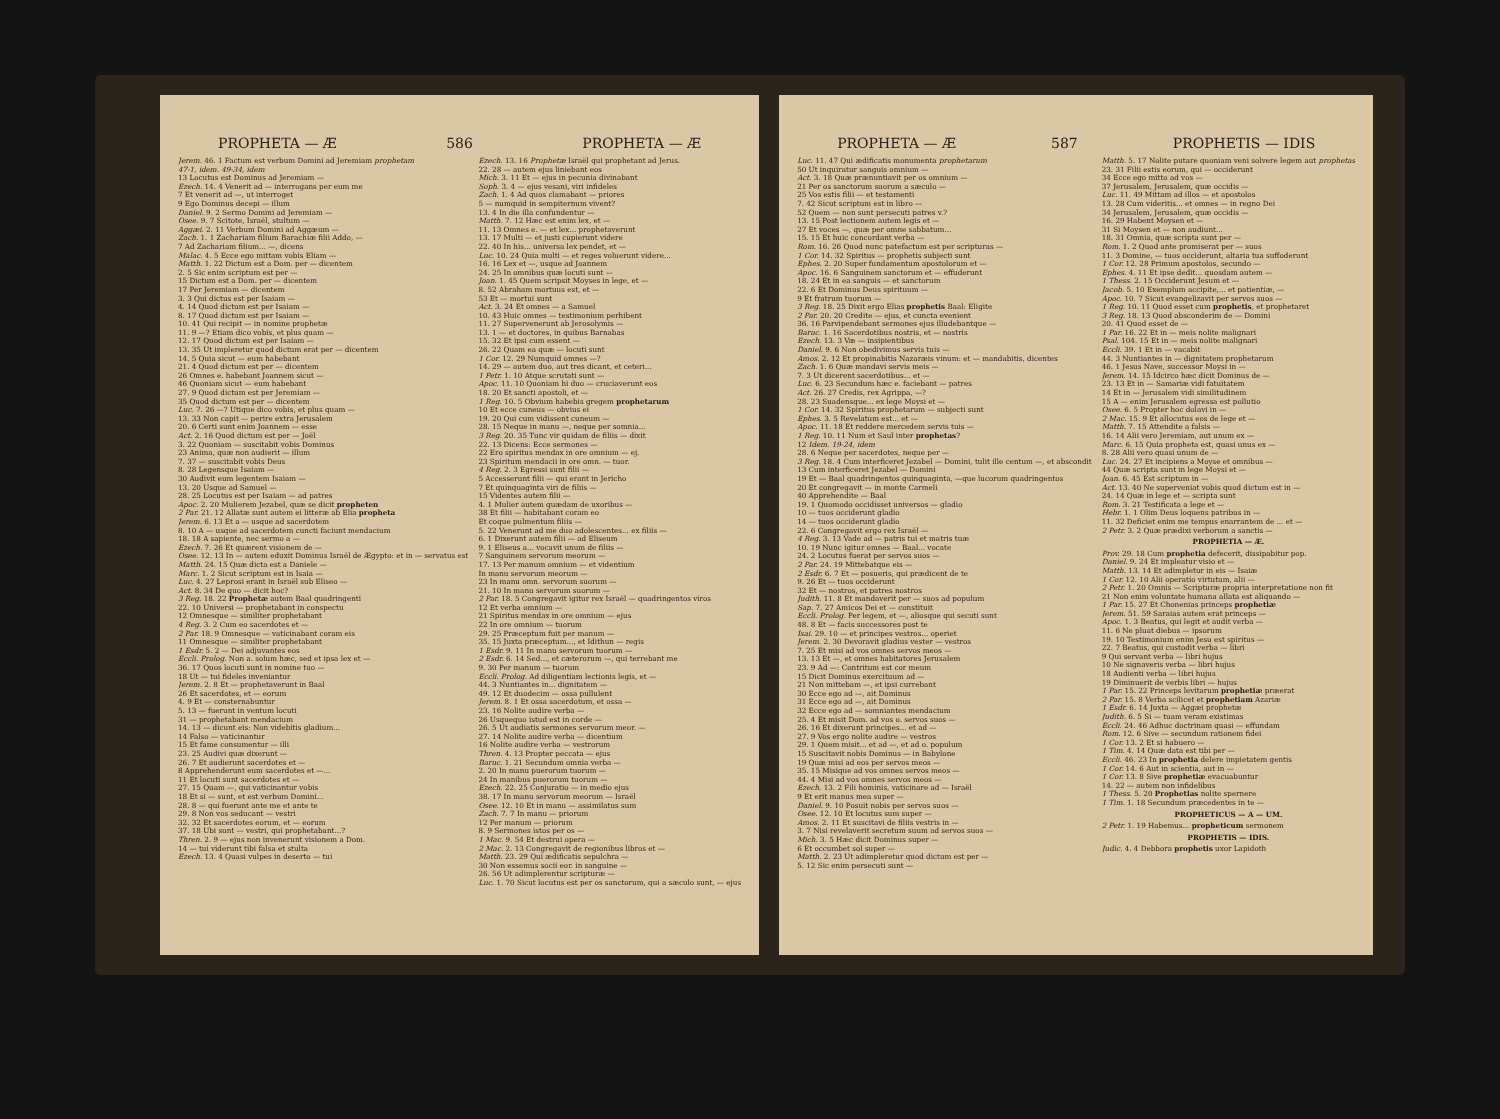PROPHETA — Æ 586 PROPHETA — Æ
Jerem. 46. 1 Factum est verbum Domini ad Jeremiam prophetam
47-1, idem. 49-34, idem
13 Locutus est Dominus ad Jeremiam —
Ezech. 14. 4 Venerit ad — interrogans per eum me
7 Et venerit ad —, ut interroget
9 Ego Dominus decepi — illum
Daniel. 9. 2 Sermo Domini ad Jeremiam —
Osee. 9. 7 Scitote, Israël, stultum —
Aggæi. 2. 11 Verbum Domini ad Aggæum —
Zach. 1. 1 Zachariam filium Barachiæ filii Addo, —
7 Ad Zachariam filium... —, dicens
Malac. 4. 5 Ecce ego mittam vobis Eliam —
Matth. 1. 22 Dictum est a Dom. per — dicentem
2. 5 Sic enim scriptum est per —
15 Dictum est a Dom. per — dicentem
17 Per Jeremiam — dicentem
3. 3 Qui dictus est per Isaiam —
4. 14 Quod dictum est per Isaiam —
8. 17 Quod dictum est per Isaiam —
10. 41 Qui recipit — in nomine prophetæ
11. 9 —? Etiam dico vobis, et plus quam —
12. 17 Quod dictum est per Isaiam —
13. 35 Ut impleretur quod dictum erat per — dicentem
14. 5 Quia sicut — eum habebant
21. 4 Quod dictum est per — dicentem
26 Omnes e. habebant Joannem sicut —
46 Quoniam sicut — eum habebant
27. 9 Quod dictum est per Jeremiam —
35 Quod dictum est per — dicentem
Luc. 7. 26 —? Utique dico vobis, et plus quam —
13. 33 Non capit — perire extra Jerusalem
20. 6 Certi sunt enim Joannem — esse
Act. 2. 16 Quod dictum est per — Joël
3. 22 Quoniam — suscitabit vobis Dominus
23 Anima, quæ non audierit — illum
7. 37 — suscitabit vobis Deus
8. 28 Legensque Isaiam —
30 Audivit eum legentem Isaiam —
13. 20 Usque ad Samuel —
28. 25 Locutus est per Isaiam — ad patres
Apoc. 2. 20 Mulierem Jezabel, quæ se dicit propheten
2 Par. 21. 12 Allatæ sunt autem ei litteræ ab Elia propheta
Jerem. 6. 13 Et a — usque ad sacerdotem
8. 10 A — usque ad sacerdotem cuncti faciunt mendacium
18. 18 A sapiente, nec sermo a —
Ezech. 7. 26 Et quærent visionem de —
Osee. 12. 13 In — autem eduxit Dominus Israël de Ægypto: et in — servatus est
Matth. 24. 15 Quæ dicta est a Daniele —
Marc. 1. 2 Sicut scriptum est in Isaia —
Luc. 4. 27 Leprosi erant in Israël sub Eliseo —
Act. 8. 34 De quo — dicit hoc?
3 Reg. 18. 22 Prophetæ autem Baal quadringenti
22. 10 Universi — prophetabant in conspectu
12 Omnesque — similiter prophetabant
4 Reg. 3. 2 Cum eo sacerdotes et —
2 Par. 18. 9 Omnesque — vaticinabant coram eis
11 Omnesque — similiter prophetabant
1 Esdr. 5. 2 — Dei adjuvantes eos
Eccli. Prolog. Non a. solum hæc, sed et ipsa lex et —
36. 17 Quos locuti sunt in nomine tuo —
18 Ut — tui fideles inveniantur
Jerem. 2. 8 Et — prophetaverunt in Baal
26 Et sacerdotes, et — eorum
4. 9 Et — consternabuntur
5. 13 — fuerunt in ventum locuti
31 — prophetabant mendacium
14. 13 — dicunt eis: Non videbitis gladium...
14 Falso — vaticinantur
15 Et fame consumentur — illi
23. 25 Audivi quæ dixerunt —
26. 7 Et audierunt sacerdotes et —
8 Apprehenderunt eum sacerdotes et —...
11 Et locuti sunt sacerdotes et —
27. 15 Quam —, qui vaticinantur vobis
18 Et si — sunt, et est verbum Domini...
28. 8 — qui fuerunt ante me et ante te
29. 8 Non vos seducant — vestri
32. 32 Et sacerdotes eorum, et — eorum
37. 18 Ubi sunt — vestri, qui prophetabant...?
Thren. 2. 9 — ejus non invenerunt visionem a Dom.
14 — tui viderunt tibi falsa et stulta
Ezech. 13. 4 Quasi vulpes in deserto — tui
Ezech. 13. 16 Prophetæ Israël qui prophetant ad Jerus.
22. 28 — autem ejus liniebant eos
Mich. 3. 11 Et — ejus in pecunia divinabant
Soph. 3. 4 — ejus vesani, viri infideles
Zach. 1. 4 Ad quos clamabant — priores
5 — numquid in sempiternum vivent?
13. 4 In die illa confundentur —
Matth. 7. 12 Hæc est enim lex, et —
11. 13 Omnes e. — et lex... prophetaverunt
13. 17 Multi — et justi cupierunt videre
22. 40 In his... universa lex pendet, et —
Luc. 10. 24 Quia multi — et reges voluerunt videre...
16. 16 Lex et —, usque ad Joannem
24. 25 In omnibus quæ locuti sunt —
Joan. 1. 45 Quem scripsit Moyses in lege, et —
8. 52 Abraham mortuus est, et —
53 Et — mortui sunt
Act. 3. 24 Et omnes — a Samuel
10. 43 Huic omnes — testimonium perhibent
11. 27 Supervenerunt ab Jerosolymis —
13. 1 — et doctores, in quibus Barnabas
15. 32 Et ipsi cum essent —
26. 22 Quam ea quæ — locuti sunt
1 Cor. 12. 29 Numquid omnes —?
14. 29 — autem duo, aut tres dicant, et ceteri...
1 Petr. 1. 10 Atque scrutati sunt —
Apoc. 11. 10 Quoniam hi duo — cruciaverunt eos
18. 20 Et sancti apostoli, et —
1 Reg. 10. 5 Obvium habebis gregem prophetarum
10 Et ecce cuneus — obvius ei
19. 20 Qui cum vidissent cuneum —
28. 15 Neque in manu —, neque per somnia...
3 Reg. 20. 35 Tunc vir quidam de filiis — dixit
22. 13 Dicens: Ecce sermones —
22 Ero spiritus mendax in ore omnium — ej.
23 Spiritum mendacii in ore omn. — tuor.
4 Reg. 2. 3 Egressi sunt filii —
5 Accesserunt filii — qui erant in Jericho
7 Et quinquaginta viri de filiis —
15 Videntes autem filii —
4. 1 Mulier autem quædam de uxoribus —
38 Et filii — habitabant coram eo
Et coque pulmentum filiis —
5. 22 Venerunt ad me duo adolescentes... ex filiis —
6. 1 Dixerunt autem filii — ad Eliseum
9. 1 Eliseus a... vocavit unum de filiis —
7 Sanguinem servorum meorum —
17. 13 Per manum omnium — et videntium
In manu servorum meorum —
23 In manu omn. servorum suorum —
21. 10 In manu servorum suorum —
2 Par. 18. 5 Congregavit igitur rex Israël — quadringentos viros
12 Et verba omnium —
21 Spiritus mendax in ore omnium — ejus
22 In ore omnium — tuorum
29. 25 Præceptum fuit per manum —
35. 15 Juxta præceptum..., et Idithun — regis
1 Esdr. 9. 11 In manu servorum tuorum —
2 Esdr. 6. 14 Sed..., et cæterorum —, qui terrebant me
9. 30 Per manum — tuorum
Eccli. Prolog. Ad diligentiam lectionis legis, et —
44. 3 Nuntiantes in... dignitatem —
49. 12 Et duodecim — ossa pullulent
Jerem. 8. 1 Et ossa sacerdotum, et ossa —
23. 16 Nolite audire verba —
26 Usquequo istud est in corde —
26. 5 Ut audiatis sermones servorum meor. —
27. 14 Nolite audire verba — dicentium
16 Nolite audire verba — vestrorum
Thren. 4. 13 Propter peccata — ejus
Baruc. 1. 21 Secundum omnia verba —
2. 20 In manu puerorum tuorum —
24 In manibus puerorum tuorum —
Ezech. 22. 25 Conjuratio — in medio ejus
38. 17 In manu servorum meorum — Israël
Osee. 12. 10 Et in manu — assimilatus sum
Zach. 7. 7 In manu — priorum
12 Per manum — priorum
8. 9 Sermones istos per os —
1 Mac. 9. 54 Et destrui opera —
2 Mac. 2. 13 Congregavit de regionibus libros et —
Matth. 23. 29 Qui ædificatis sepulchra —
30 Non essemus socii eor. in sanguine —
26. 56 Ut adimplerentur scripturæ —
Luc. 1. 70 Sicut locutus est per os sanctorum, qui a sæculo sunt, — ejus
PROPHETA — Æ 587 PROPHETIS — IDIS
Luc. 11. 47 Qui ædificatis monumenta prophetarum
50 Ut inquiratur sanguis omnium —
Act. 3. 18 Quæ prænuntiavit per os omnium —
21 Per os sanctorum suorum a sæculo —
25 Vos estis filii — et testamenti
7. 42 Sicut scriptum est in libro —
52 Quem — non sunt persecuti patres v.?
13. 15 Post lectionem autem legis et —
27 Et voces —, quæ per omne sabbatum...
15. 15 Et huic concordant verba —
Rom. 16. 26 Quod nunc patefactum est per scripturas —
1 Cor. 14. 32 Spiritus — prophetis subjecti sunt
Ephes. 2. 20 Super fundamentum apostolorum et —
Apoc. 16. 6 Sanguinem sanctorum et — effuderunt
18. 24 Et in ea sanguis — et sanctorum
22. 6 Et Dominus Deus spirituum —
9 Et fratrum tuorum —
3 Reg. 18. 25 Dixit ergo Elias prophetis Baal: Eligite
2 Par. 20. 20 Credite — ejus, et cuncta evenient
36. 16 Parvipendebant sermones ejus illudebantque —
Baruc. 1. 16 Sacerdotibus nostris, et — nostris
Ezech. 13. 3 Væ — insipientibus
Daniel. 9. 6 Non obedivimus servis tuis —
Amos. 2. 12 Et propinabitis Nazaræis vinum: et — mandabitis, dicentes
Zach. 1. 6 Quæ mandavi servis meis —
7. 3 Ut dicerent sacerdotibus... et —
Luc. 6. 23 Secundum hæc e. faciebant — patres
Act. 26. 27 Credis, rex Agrippa, —?
28. 23 Suadensque... ex lege Moysi et —
1 Cor. 14. 32 Spiritus prophetarum — subjecti sunt
Ephes. 3. 5 Revelatum est... et —
Apoc. 11. 18 Et reddere mercedem servis tuis —
1 Reg. 10. 11 Num et Saul inter prophetas?
12 Idem. 19-24, idem
28. 6 Neque per sacerdotes, neque per —
3 Reg. 18. 4 Cum interficeret Jezabel — Domini, tulit ille centum —, et abscondit
13 Cum interficeret Jezabel — Domini
19 Et — Baal quadringentos quinquaginta, —que lucorum quadringentos
20 Et congregavit — in monte Carmeli
40 Apprehendite — Baal
19. 1 Quomodo occidisset universos — gladio
10 — tuos occiderunt gladio
14 — tuos occiderunt gladio
22. 6 Congregavit ergo rex Israël —
4 Reg. 3. 13 Vade ad — patris tui et matris tuæ
10. 19 Nunc igitur omnes — Baal... vocate
24. 2 Locutus fuerat per servos suos —
2 Par. 24. 19 Mittebatque eis —
2 Esdr. 6. 7 Et — posueris, qui prædicent de te
9. 26 Et — tuos occiderunt
32 Et — nostros, et patres nostros
Judith. 11. 8 Et mandaverit per — suos ad populum
Sap. 7. 27 Amicos Dei et — constituit
Eccli. Prolog. Per legem, et —, aliosque qui secuti sunt
48. 8 Et — facis successores post te
Isai. 29. 10 — et principes vestros... operiet
Jerem. 2. 30 Devoravit gladius vester — vestros
7. 25 Et misi ad vos omnes servos meos —
13. 13 Et —, et omnes habitatores Jerusalem
23. 9 Ad —: Contritum est cor meum
15 Dicit Dominus exercituum ad —
21 Non mittebam —, et ipsi currebant
30 Ecce ego ad —, ait Dominus
31 Ecce ego ad —, ait Dominus
32 Ecce ego ad — somniantes mendacium
25. 4 Et misit Dom. ad vos o. servos suos —
26. 16 Et dixerunt principes... et ad —
27. 9 Vos ergo nolite audire — vestros
29. 1 Quem misit... et ad —, et ad o. populum
15 Suscitavit nobis Dominus — in Babylone
19 Quæ misi ad eos per servos meos —
35. 15 Misique ad vos omnes servos meos —
44. 4 Misi ad vos omnes servos meos —
Ezech. 13. 2 Fili hominis, vaticinare ad — Israël
9 Et erit manus mea super —
Daniel. 9. 10 Posuit nobis per servos suos —
Osee. 12. 10 Et locutus sum super —
Amos. 2. 11 Et suscitavi de filiis vestris in —
3. 7 Nisi revelaverit secretum suum ad servos suos —
Mich. 3. 5 Hæc dicit Dominus super —
6 Et occumbet sol super —
Matth. 2. 23 Ut adimpleretur quod dictum est per —
5. 12 Sic enim persecuti sunt —
Matth. 5. 17 Nolite putare quoniam veni solvere legem aut prophetas
23. 31 Filii estis eorum, qui — occiderunt
34 Ecce ego mitto ad vos —
37 Jerusalem, Jerusalem, quæ occidis —
Luc. 11. 49 Mittam ad illos — et apostolos
13. 28 Cum videritis... et omnes — in regno Dei
34 Jerusalem, Jerusalem, quæ occidis —
16. 29 Habent Moysen et —
31 Si Moysen et — non audiunt...
18. 31 Omnia, quæ scripta sunt per —
Rom. 1. 2 Quod ante promiserat per — suos
11. 3 Domine, — tuos occiderunt, altaria tua suffoderunt
1 Cor. 12. 28 Primum apostolos, secundo —
Ephes. 4. 11 Et ipse dedit... quosdam autem —
1 Thess. 2. 15 Occiderunt Jesum et —
Jacob. 5. 10 Exemplum accipite,... et patientiæ, —
Apoc. 10. 7 Sicut evangelizavit per servos suos —
1 Reg. 10. 11 Quod esset cum prophetis, et prophetaret
3 Reg. 18. 13 Quod absconderim de — Domini
20. 41 Quod esset de —
1 Par. 16. 22 Et in — meis nolite malignari
Psal. 104. 15 Et in — meis nolite malignari
Eccli. 39. 1 Et in — vacabit
44. 3 Nuntiantes in — dignitatem prophetarum
46. 1 Jesus Nave, successor Moysi in —
Jerem. 14. 15 Idcirco hæc dicit Dominus de —
23. 13 Et in — Samariæ vidi fatuitatem
14 Et in — Jerusalem vidi similitudinem
15 A — enim Jerusalem egressa est pollutio
Osee. 6. 5 Propter hoc dolavi in —
2 Mac. 15. 9 Et allocutus eos de lege et —
Matth. 7. 15 Attendite a falsis —
16. 14 Alii vero Jeremiam, aut unum ex —
Marc. 6. 15 Quia propheta est, quasi unus ex —
8. 28 Alii vero quasi unum de —
Luc. 24. 27 Et incipiens a Moyse et omnibus —
44 Quæ scripta sunt in lege Moysi et —
Joan. 6. 45 Est scriptum in —
Act. 13. 40 Ne superveniat vobis quod dictum est in —
24. 14 Quæ in lege et — scripta sunt
Rom. 3. 21 Testificata a lege et —
Hebr. 1. 1 Olim Deus loquens patribus in —
11. 32 Deficiet enim me tempus enarrantem de ... et —
2 Petr. 3. 2 Quæ prædixi verborum a sanctis —
PROPHETIA — Æ.
Prov. 29. 18 Cum prophetia defecerit, dissipabitur pop.
Daniel. 9. 24 Et impleatur visio et —
Matth. 13. 14 Et adimpletur in eis — Isaiæ
1 Cor. 12. 10 Alii operatio virtutum, alii —
2 Petr. 1. 20 Omnis — Scripturæ propria interpretatione non fit
21 Non enim voluntate humana allata est aliquando —
1 Par. 15. 27 Et Chonenias princeps prophetiæ
Jerem. 51. 59 Saraias autem erat princeps —
Apoc. 1. 3 Beatus, qui legit et audit verba —
11. 6 Ne pluat diebus — ipsorum
19. 10 Testimonium enim Jesu est spiritus —
22. 7 Beatus, qui custodit verba — libri
9 Qui servant verba — libri hujus
10 Ne signaveris verba — libri hujus
18 Audienti verba — libri hujus
19 Diminuerit de verbis libri — hujus
1 Par. 15. 22 Princeps levitarum prophetiæ præerat
2 Par. 15. 8 Verba scilicet et prophetiam Azariæ
1 Esdr. 6. 14 Juxta — Aggæi prophetæ
Judith. 6. 5 Si — tuam veram existimas
Eccli. 24. 46 Adhuc doctrinam quasi — effundam
Rom. 12. 6 Sive — secundum rationem fidei
1 Cor. 13. 2 Et si habuero —
1 Tim. 4. 14 Quæ data est tibi per —
Eccli. 46. 23 In prophetia delere impietatem gentis
1 Cor. 14. 6 Aut in scientia, aut in —
1 Cor. 13. 8 Sive prophetiæ evacuabuntur
14. 22 — autem non infidelibus
1 Thess. 5. 20 Prophetias nolite spernere
1 Tim. 1. 18 Secundum præcedentes in te —
PROPHETICUS — A — UM.
2 Petr. 1. 19 Habemus... propheticum sermonem
PROPHETIS — IDIS.
Judic. 4. 4 Debbora prophetis uxor Lapidoth